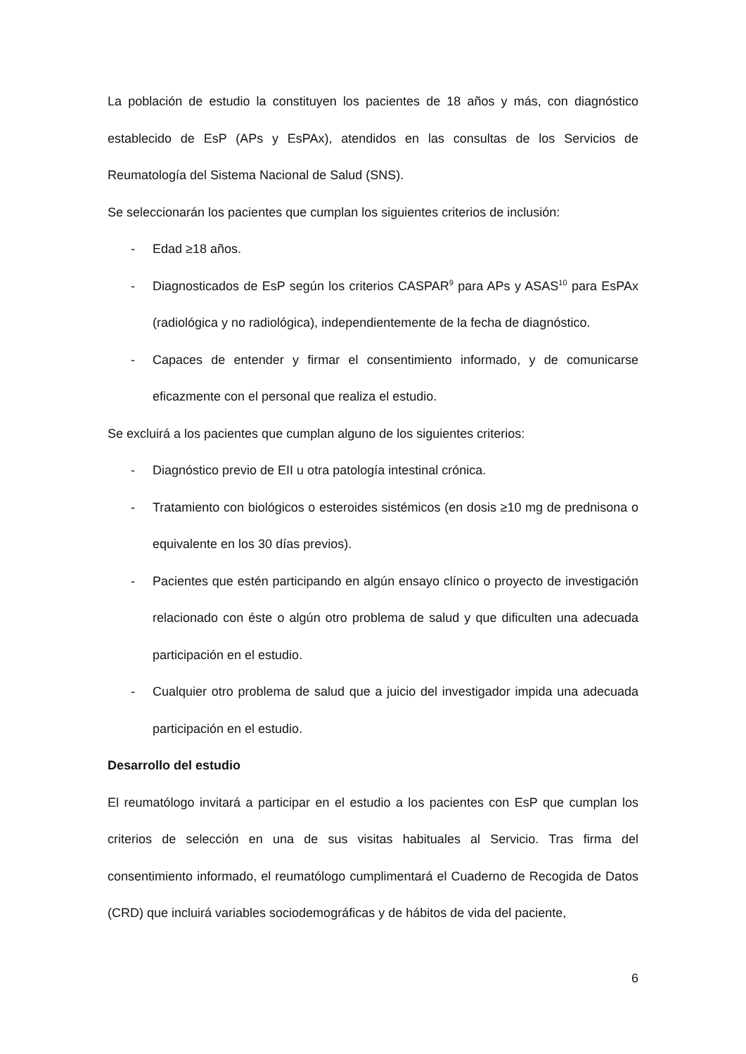La población de estudio la constituyen los pacientes de 18 años y más, con diagnóstico establecido de EsP (APs y EsPAx), atendidos en las consultas de los Servicios de Reumatología del Sistema Nacional de Salud (SNS).
Se seleccionarán los pacientes que cumplan los siguientes criterios de inclusión:
- Edad ≥18 años.
- Diagnosticados de EsP según los criterios CASPAR<sup>9</sup> para APs y ASAS<sup>10</sup> para EsPAx (radiológica y no radiológica), independientemente de la fecha de diagnóstico.
- Capaces de entender y firmar el consentimiento informado, y de comunicarse eficazmente con el personal que realiza el estudio.
Se excluirá a los pacientes que cumplan alguno de los siguientes criterios:
- Diagnóstico previo de EII u otra patología intestinal crónica.
- Tratamiento con biológicos o esteroides sistémicos (en dosis ≥10 mg de prednisona o equivalente en los 30 días previos).
- Pacientes que estén participando en algún ensayo clínico o proyecto de investigación relacionado con éste o algún otro problema de salud y que dificulten una adecuada participación en el estudio.
- Cualquier otro problema de salud que a juicio del investigador impida una adecuada participación en el estudio.
Desarrollo del estudio
El reumatólogo invitará a participar en el estudio a los pacientes con EsP que cumplan los criterios de selección en una de sus visitas habituales al Servicio. Tras firma del consentimiento informado, el reumatólogo cumplimentará el Cuaderno de Recogida de Datos (CRD) que incluirá variables sociodemográficas y de hábitos de vida del paciente,
6